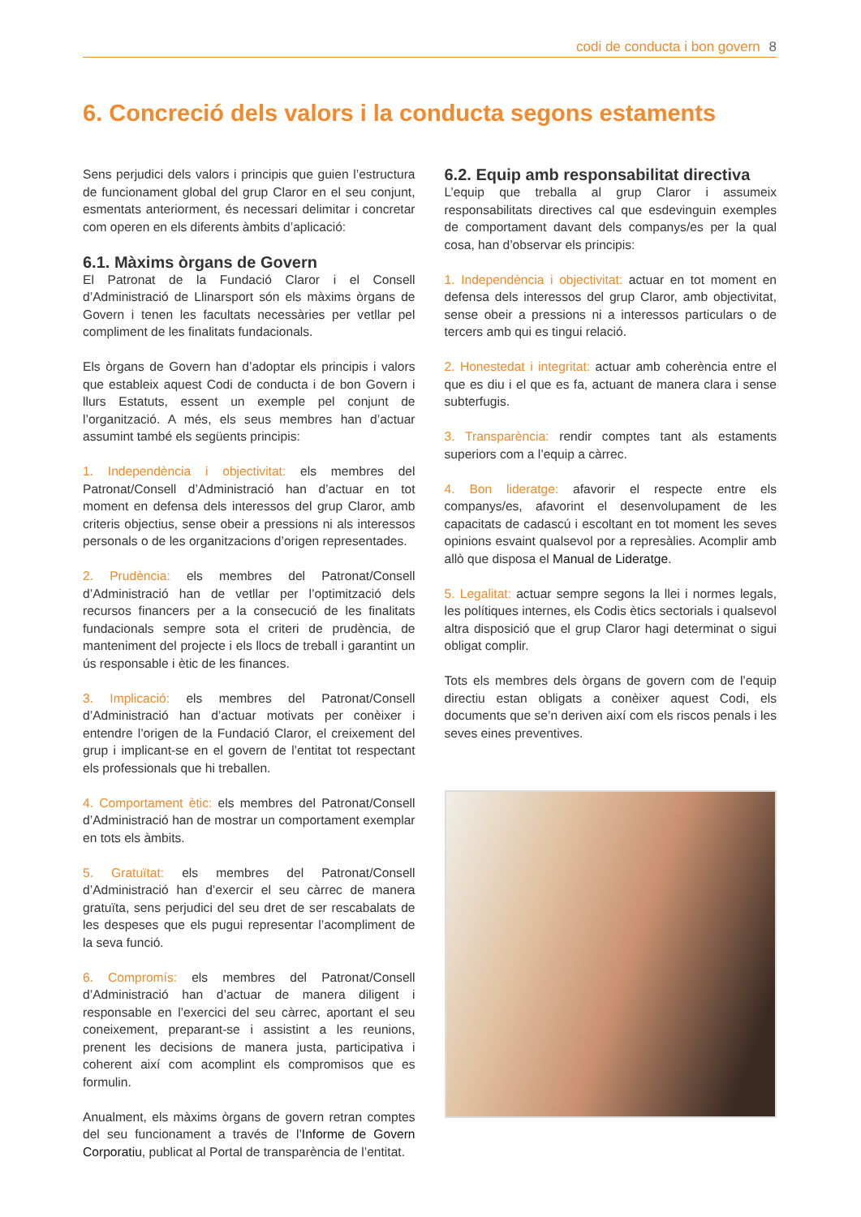codi de conducta i bon govern 8
6. Concreció dels valors i la conducta segons estaments
Sens perjudici dels valors i principis que guien l’estructura de funcionament global del grup Claror en el seu conjunt, esmentats anteriorment, és necessari delimitar i concretar com operen en els diferents àmbits d’aplicació:
6.1. Màxims òrgans de Govern
El Patronat de la Fundació Claror i el Consell d’Administració de Llinarsport són els màxims òrgans de Govern i tenen les facultats necessàries per vetllar pel compliment de les finalitats fundacionals.
Els òrgans de Govern han d’adoptar els principis i valors que estableix aquest Codi de conducta i de bon Govern i llurs Estatuts, essent un exemple pel conjunt de l’organització. A més, els seus membres han d’actuar assumint també els següents principis:
1. Independència i objectivitat: els membres del Patronat/Consell d’Administració han d’actuar en tot moment en defensa dels interessos del grup Claror, amb criteris objectius, sense obeir a pressions ni als interessos personals o de les organitzacions d’origen representades.
2. Prudència: els membres del Patronat/Consell d’Administració han de vetllar per l’optimització dels recursos financers per a la consecució de les finalitats fundacionals sempre sota el criteri de prudència, de manteniment del projecte i els llocs de treball i garantint un ús responsable i ètic de les finances.
3. Implicació: els membres del Patronat/Consell d’Administració han d’actuar motivats per conèixer i entendre l’origen de la Fundació Claror, el creixement del grup i implicant-se en el govern de l’entitat tot respectant els professionals que hi treballen.
4. Comportament ètic: els membres del Patronat/Consell d’Administració han de mostrar un comportament exemplar en tots els àmbits.
5. Gratuïtat: els membres del Patronat/Consell d’Administració han d’exercir el seu càrrec de manera gratuïta, sens perjudici del seu dret de ser rescabalats de les despeses que els pugui representar l’acompliment de la seva funció.
6. Compromís: els membres del Patronat/Consell d’Administració han d’actuar de manera diligent i responsable en l’exercici del seu càrrec, aportant el seu coneixement, preparant-se i assistint a les reunions, prenent les decisions de manera justa, participativa i coherent així com acomplint els compromisos que es formulin.
Anualment, els màxims òrgans de govern retran comptes del seu funcionament a través de l’Informe de Govern Corporatiu, publicat al Portal de transparència de l’entitat.
6.2. Equip amb responsabilitat directiva
L’equip que treballa al grup Claror i assumeix responsabilitats directives cal que esdevinguin exemples de comportament davant dels companys/es per la qual cosa, han d’observar els principis:
1. Independència i objectivitat: actuar en tot moment en defensa dels interessos del grup Claror, amb objectivitat, sense obeir a pressions ni a interessos particulars o de tercers amb qui es tingui relació.
2. Honestedat i integritat: actuar amb coherència entre el que es diu i el que es fa, actuant de manera clara i sense subterfugis.
3. Transparència: rendir comptes tant als estaments superiors com a l’equip a càrrec.
4. Bon lideratge: afavorir el respecte entre els companys/es, afavorint el desenvolupament de les capacitats de cadascú i escoltant en tot moment les seves opinions esvaint qualsevol por a represàlies. Acomplir amb allò que disposa el Manual de Lideratge.
5. Legalitat: actuar sempre segons la llei i normes legals, les polítiques internes, els Codis ètics sectorials i qualsevol altra disposició que el grup Claror hagi determinat o sigui obligat complir.
Tots els membres dels òrgans de govern com de l’equip directiu estan obligats a conèixer aquest Codi, els documents que se’n deriven així com els riscos penals i les seves eines preventives.